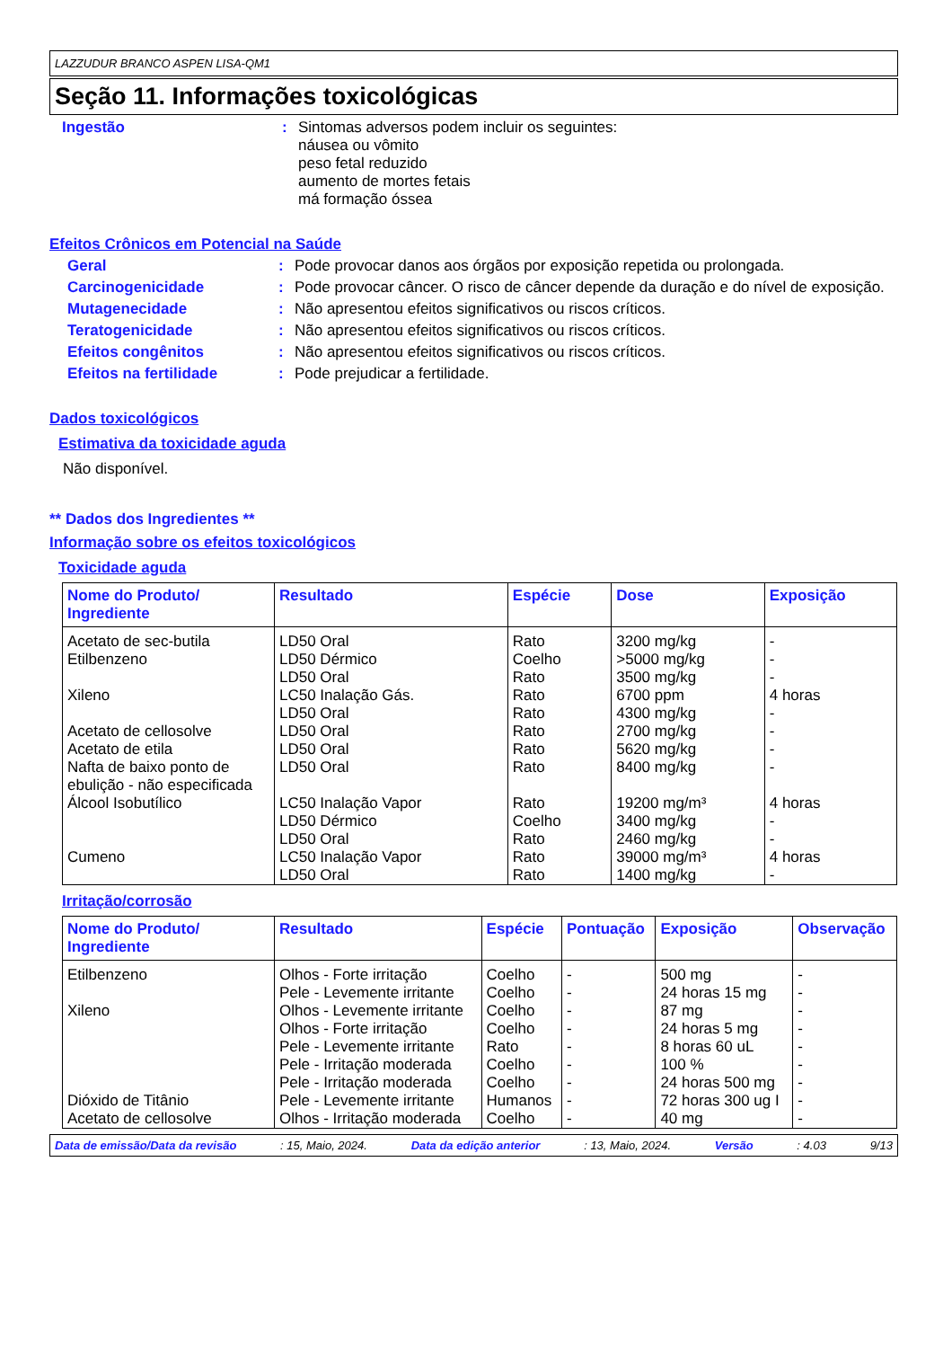LAZZUDUR BRANCO ASPEN LISA-QM1
Seção 11. Informações toxicológicas
Ingestão : Sintomas adversos podem incluir os seguintes:
náusea ou vômito
peso fetal reduzido
aumento de mortes fetais
má formação óssea
Efeitos Crônicos em Potencial na Saúde
Geral : Pode provocar danos aos órgãos por exposição repetida ou prolongada.
Carcinogenicidade : Pode provocar câncer. O risco de câncer depende da duração e do nível de exposição.
Mutagenecidade : Não apresentou efeitos significativos ou riscos críticos.
Teratogenicidade : Não apresentou efeitos significativos ou riscos críticos.
Efeitos congênitos : Não apresentou efeitos significativos ou riscos críticos.
Efeitos na fertilidade : Pode prejudicar a fertilidade.
Dados toxicológicos
Estimativa da toxicidade aguda
Não disponível.
** Dados dos Ingredientes **
Informação sobre os efeitos toxicológicos
Toxicidade aguda
| Nome do Produto/ Ingrediente | Resultado | Espécie | Dose | Exposição |
| --- | --- | --- | --- | --- |
| Acetato de sec-butila | LD50 Oral | Rato | 3200 mg/kg | - |
| Etilbenzeno | LD50 Dérmico | Coelho | >5000 mg/kg | - |
| | LD50 Oral | Rato | 3500 mg/kg | - |
| Xileno | LC50 Inalação Gás. | Rato | 6700 ppm | 4 horas |
| | LD50 Oral | Rato | 4300 mg/kg | - |
| Acetato de cellosolve | LD50 Oral | Rato | 2700 mg/kg | - |
| Acetato de etila | LD50 Oral | Rato | 5620 mg/kg | - |
| Nafta de baixo ponto de ebulição - não especificada | LD50 Oral | Rato | 8400 mg/kg | - |
| Álcool Isobutílico | LC50 Inalação Vapor | Rato | 19200 mg/m³ | 4 horas |
| | LD50 Dérmico | Coelho | 3400 mg/kg | - |
| | LD50 Oral | Rato | 2460 mg/kg | - |
| Cumeno | LC50 Inalação Vapor | Rato | 39000 mg/m³ | 4 horas |
| | LD50 Oral | Rato | 1400 mg/kg | - |
Irritação/corrosão
| Nome do Produto/ Ingrediente | Resultado | Espécie | Pontuação | Exposição | Observação |
| --- | --- | --- | --- | --- | --- |
| Etilbenzeno | Olhos - Forte irritação | Coelho | - | 500 mg | - |
| | Pele - Levemente irritante | Coelho | - | 24 horas 15 mg | - |
| Xileno | Olhos - Levemente irritante | Coelho | - | 87 mg | - |
| | Olhos - Forte irritação | Coelho | - | 24 horas 5 mg | - |
| | Pele - Levemente irritante | Rato | - | 8 horas 60 uL | - |
| | Pele - Irritação moderada | Coelho | - | 100 % | - |
| | Pele - Irritação moderada | Coelho | - | 24 horas 500 mg | - |
| Dióxido de Titânio | Pele - Levemente irritante | Humanos | - | 72 horas 300 ug I | - |
| Acetato de cellosolve | Olhos - Irritação moderada | Coelho | - | 40 mg | - |
Data de emissão/Data da revisão: 15, Maio, 2024. Data da edição anterior: 13, Maio, 2024. Versão: 4.03 9/13